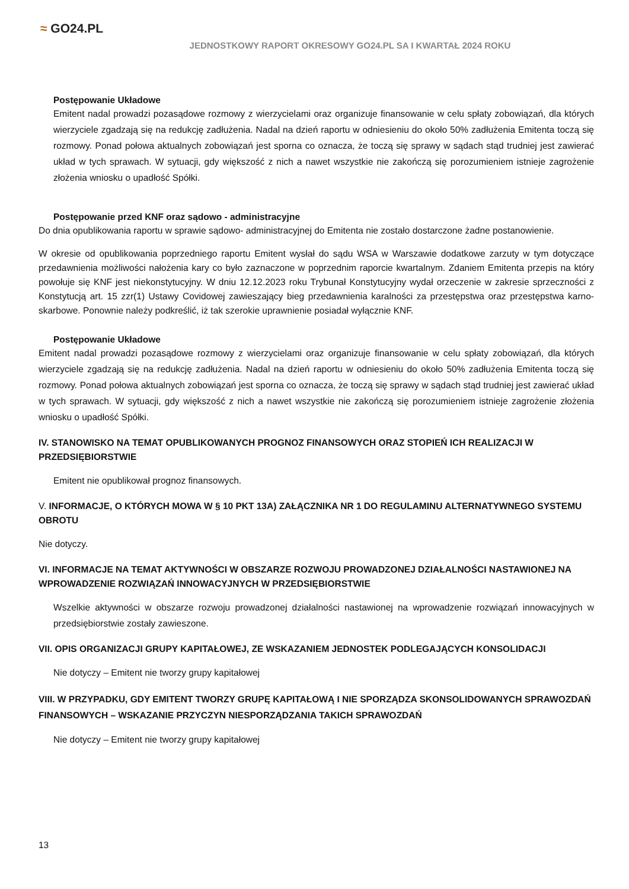≈ GO24.PL
JEDNOSTKOWY RAPORT OKRESOWY GO24.PL SA I KWARTAŁ 2024 ROKU
Postępowanie Układowe
Emitent nadal prowadzi pozasądowe rozmowy z wierzycielami oraz organizuje finansowanie w celu spłaty zobowiązań, dla których wierzyciele zgadzają się na redukcję zadłużenia. Nadal na dzień raportu w odniesieniu do około 50% zadłużenia Emitenta toczą się rozmowy. Ponad połowa aktualnych zobowiązań jest sporna co oznacza, że toczą się sprawy w sądach stąd trudniej jest zawierać układ w tych sprawach. W sytuacji, gdy większość z nich a nawet wszystkie nie zakończą się porozumieniem istnieje zagrożenie złożenia wniosku o upadłość Spółki.
Postępowanie przed KNF oraz sądowo - administracyjne
Do dnia opublikowania raportu w sprawie sądowo- administracyjnej do Emitenta nie zostało dostarczone żadne postanowienie.
W okresie od opublikowania poprzedniego raportu Emitent wysłał do sądu WSA w Warszawie dodatkowe zarzuty w tym dotyczące przedawnienia możliwości nałożenia kary co było zaznaczone w poprzednim raporcie kwartalnym. Zdaniem Emitenta przepis na który powołuje się KNF jest niekonstytucyjny. W dniu 12.12.2023 roku Trybunał Konstytucyjny wydał orzeczenie w zakresie sprzeczności z Konstytucją art. 15 zzr(1) Ustawy Covidowej zawieszający bieg przedawnienia karalności za przestępstwa oraz przestępstwa karno-skarbowe. Ponownie należy podkreślić, iż tak szerokie uprawnienie posiadał wyłącznie KNF.
Postępowanie Układowe
Emitent nadal prowadzi pozasądowe rozmowy z wierzycielami oraz organizuje finansowanie w celu spłaty zobowiązań, dla których wierzyciele zgadzają się na redukcję zadłużenia. Nadal na dzień raportu w odniesieniu do około 50% zadłużenia Emitenta toczą się rozmowy. Ponad połowa aktualnych zobowiązań jest sporna co oznacza, że toczą się sprawy w sądach stąd trudniej jest zawierać układ w tych sprawach. W sytuacji, gdy większość z nich a nawet wszystkie nie zakończą się porozumieniem istnieje zagrożenie złożenia wniosku o upadłość Spółki.
IV. STANOWISKO NA TEMAT OPUBLIKOWANYCH PROGNOZ FINANSOWYCH ORAZ STOPIEŃ ICH REALIZACJI W PRZEDSIĘBIORSTWIE
Emitent nie opublikował prognoz finansowych.
V. INFORMACJE, O KTÓRYCH MOWA W § 10 PKT 13A) ZAŁĄCZNIKA NR 1 DO REGULAMINU ALTERNATYWNEGO SYSTEMU OBROTU
Nie dotyczy.
VI. INFORMACJE NA TEMAT AKTYWNOŚCI W OBSZARZE ROZWOJU PROWADZONEJ DZIAŁALNOŚCI NASTAWIONEJ NA WPROWADZENIE ROZWIĄZAŃ INNOWACYJNYCH W PRZEDSIĘBIORSTWIE
Wszelkie aktywności w obszarze rozwoju prowadzonej działalności nastawionej na wprowadzenie rozwiązań innowacyjnych w przedsiębiorstwie zostały zawieszone.
VII. OPIS ORGANIZACJI GRUPY KAPITAŁOWEJ, ZE WSKAZANIEM JEDNOSTEK PODLEGAJĄCYCH KONSOLIDACJI
Nie dotyczy – Emitent nie tworzy grupy kapitałowej
VIII. W PRZYPADKU, GDY EMITENT TWORZY GRUPĘ KAPITAŁOWĄ I NIE SPORZĄDZA SKONSOLIDOWANYCH SPRAWOZDAŃ FINANSOWYCH – WSKAZANIE PRZYCZYN NIESPORZĄDZANIA TAKICH SPRAWOZDAŃ
Nie dotyczy – Emitent nie tworzy grupy kapitałowej
13